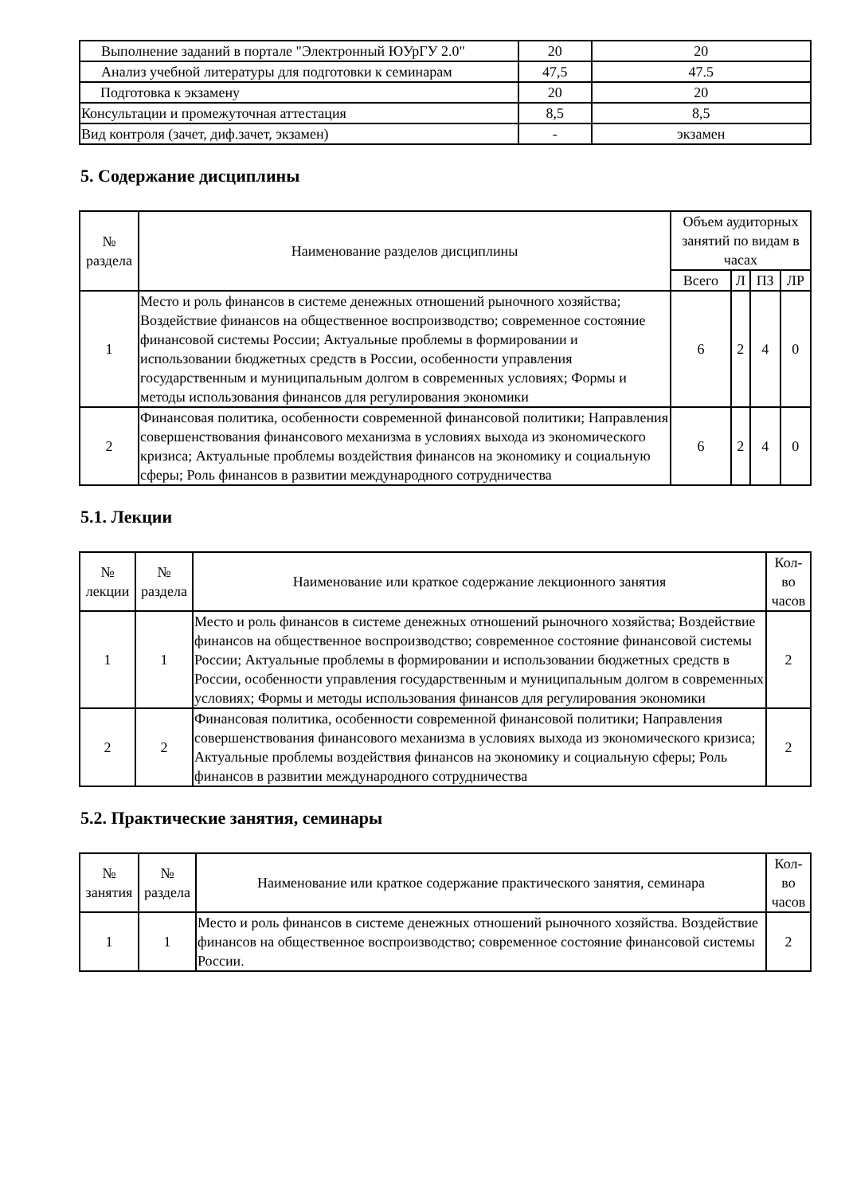| Выполнение заданий в портале "Электронный ЮУрГУ 2.0" | 20 | 20 |
| Анализ учебной литературы для подготовки к семинарам | 47,5 | 47.5 |
| Подготовка к экзамену | 20 | 20 |
| Консультации и промежуточная аттестация | 8,5 | 8,5 |
| Вид контроля (зачет, диф.зачет, экзамен) | - | экзамен |
5. Содержание дисциплины
| № раздела | Наименование разделов дисциплины | Объем аудиторных занятий по видам в часах | | | |
| --- | --- | --- | --- | --- | --- |
| | | Всего | Л | ПЗ | ЛР |
| 1 | Место и роль финансов в системе денежных отношений рыночного хозяйства; Воздействие финансов на общественное воспроизводство; современное состояние финансовой системы России; Актуальные проблемы в формировании и использовании бюджетных средств в России, особенности управления государственным и муниципальным долгом в современных условиях; Формы и методы использования финансов для регулирования экономики | 6 | 2 | 4 | 0 |
| 2 | Финансовая политика, особенности современной финансовой политики; Направления совершенствования финансового механизма в условиях выхода из экономического кризиса; Актуальные проблемы воздействия финансов на экономику и социальную сферы; Роль финансов в развитии международного сотрудничества | 6 | 2 | 4 | 0 |
5.1. Лекции
| № лекции | № раздела | Наименование или краткое содержание лекционного занятия | Кол- во часов |
| --- | --- | --- | --- |
| 1 | 1 | Место и роль финансов в системе денежных отношений рыночного хозяйства; Воздействие финансов на общественное воспроизводство; современное состояние финансовой системы России; Актуальные проблемы в формировании и использовании бюджетных средств в России, особенности управления государственным и муниципальным долгом в современных условиях; Формы и методы использования финансов для регулирования экономики | 2 |
| 2 | 2 | Финансовая политика, особенности современной финансовой политики; Направления совершенствования финансового механизма в условиях выхода из экономического кризиса; Актуальные проблемы воздействия финансов на экономику и социальную сферы; Роль финансов в развитии международного сотрудничества | 2 |
5.2. Практические занятия, семинары
| № занятия | № раздела | Наименование или краткое содержание практического занятия, семинара | Кол- во часов |
| --- | --- | --- | --- |
| 1 | 1 | Место и роль финансов в системе денежных отношений рыночного хозяйства. Воздействие финансов на общественное воспроизводство; современное состояние финансовой системы России. | 2 |